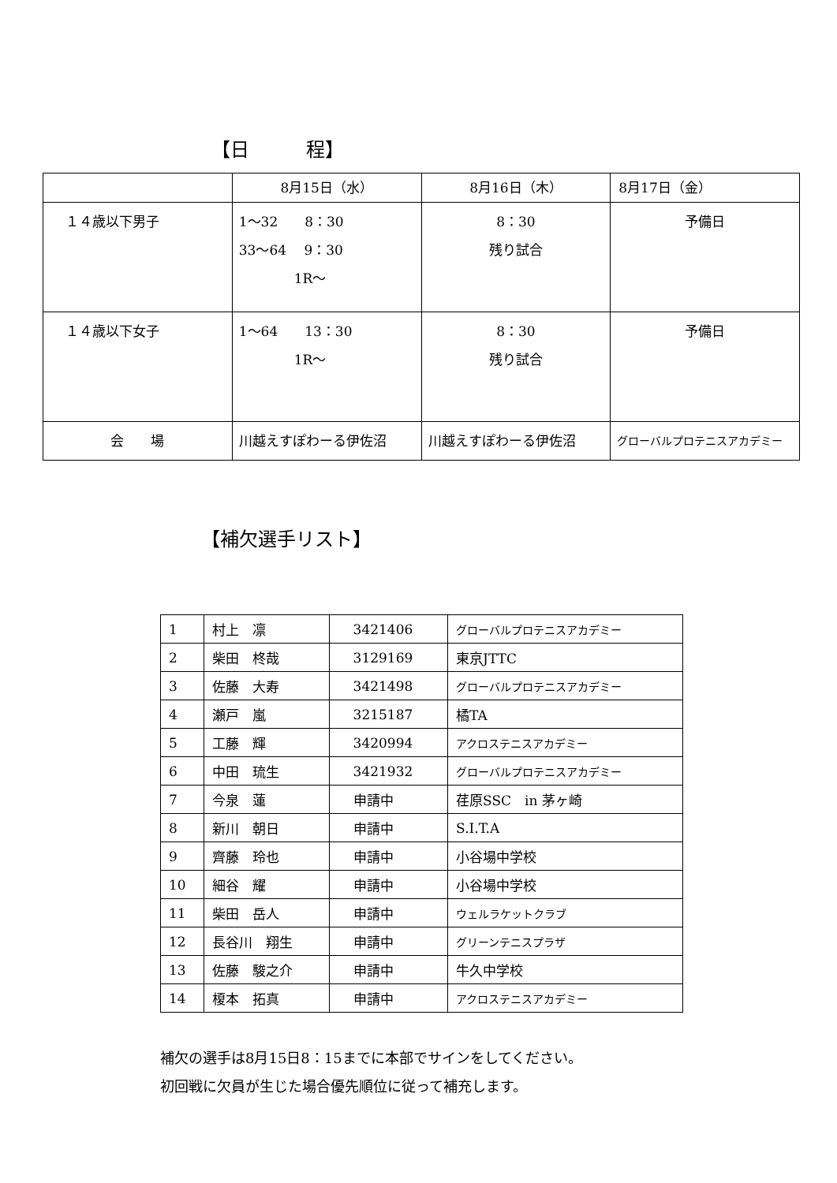【日　　　程】
| | 8月15日（水） | 8月16日（木） | 8月17日（金） |
| １４歳以下男子 | 1～32 8：30 33～64 9：30 1R～ | 8：30 残り試合 | 予備日 |
| １４歳以下女子 | 1～64 13：30 1R～ | 8：30 残り試合 | 予備日 |
| 会 場 | 川越えすぽわーる伊佐沼 | 川越えすぽわーる伊佐沼 | グローバルプロテニスアカデミー |
【補欠選手リスト】
| 1 | 村上 凛 | 3421406 | グローバルプロテニスアカデミー |
| 2 | 柴田 柊哉 | 3129169 | 東京JTTC |
| 3 | 佐藤 大寿 | 3421498 | グローバルプロテニスアカデミー |
| 4 | 瀬戸 嵐 | 3215187 | 橘TA |
| 5 | 工藤 輝 | 3420994 | アクロステニスアカデミー |
| 6 | 中田 琉生 | 3421932 | グローバルプロテニスアカデミー |
| 7 | 今泉 蓮 | 申請中 | 荏原SSC in 茅ヶ崎 |
| 8 | 新川 朝日 | 申請中 | S.I.T.A |
| 9 | 齊藤 玲也 | 申請中 | 小谷場中学校 |
| 10 | 細谷 耀 | 申請中 | 小谷場中学校 |
| 11 | 柴田 岳人 | 申請中 | ウェルラケットクラブ |
| 12 | 長谷川 翔生 | 申請中 | グリーンテニスプラザ |
| 13 | 佐藤 駿之介 | 申請中 | 牛久中学校 |
| 14 | 榎本 拓真 | 申請中 | アクロステニスアカデミー |
補欠の選手は8月15日8：15までに本部でサインをしてください。
初回戦に欠員が生じた場合優先順位に従って補充します。